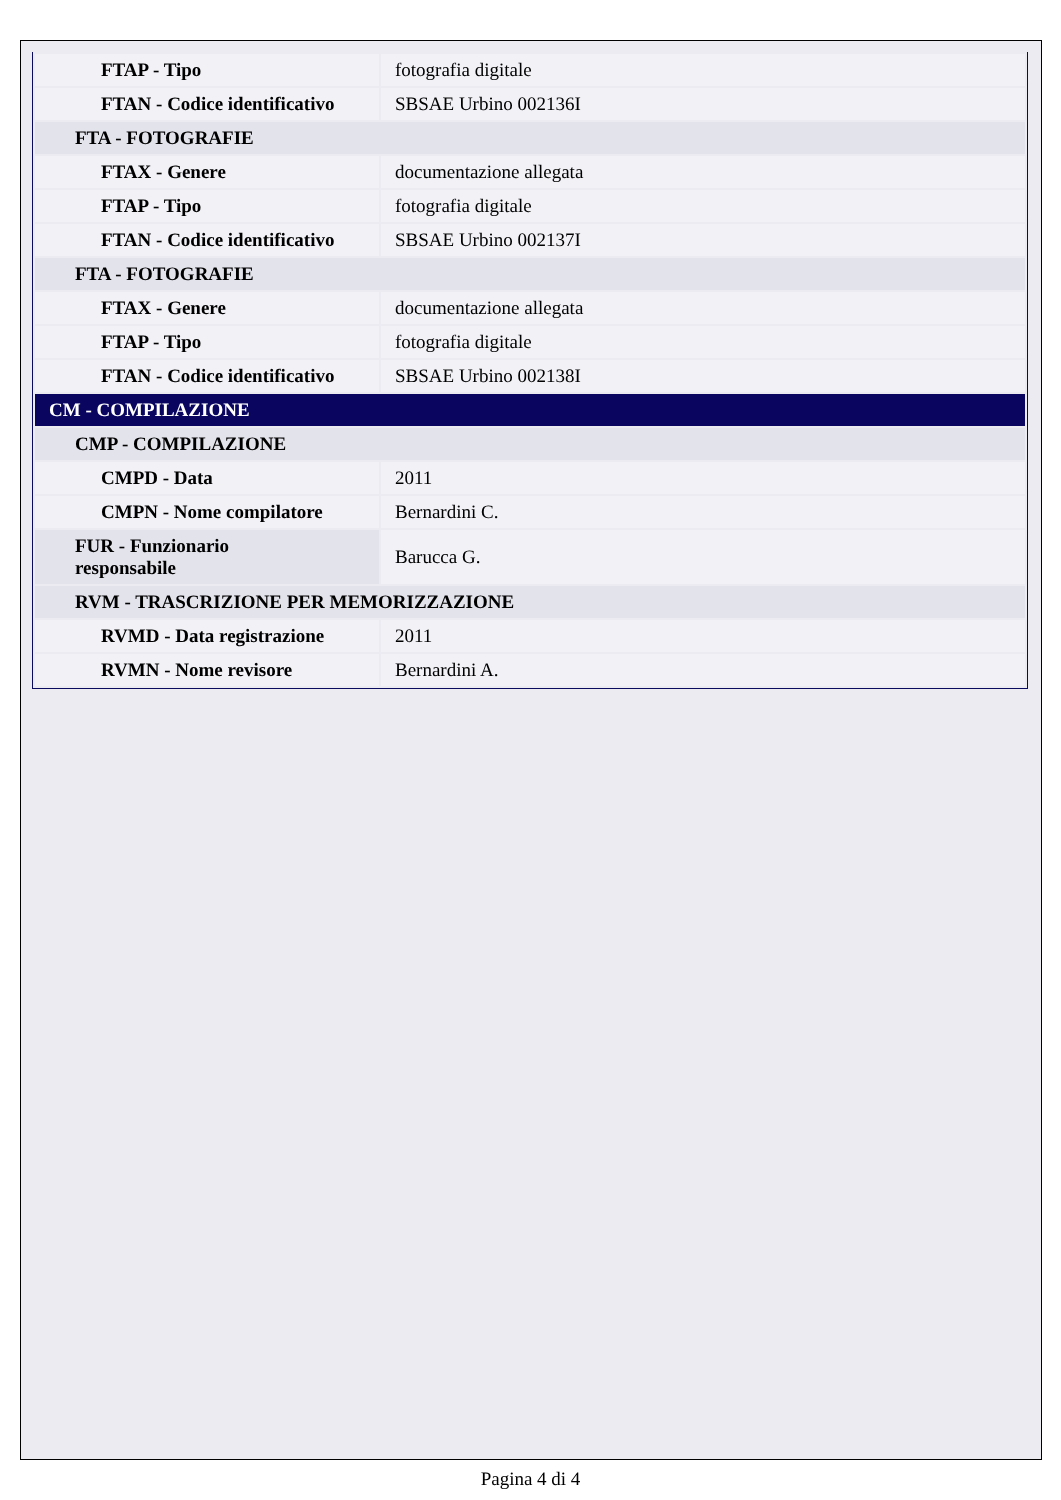| FTAP - Tipo | fotografia digitale |
| FTAN - Codice identificativo | SBSAE Urbino 002136I |
| FTA - FOTOGRAFIE | |
| FTAX - Genere | documentazione allegata |
| FTAP - Tipo | fotografia digitale |
| FTAN - Codice identificativo | SBSAE Urbino 002137I |
| FTA - FOTOGRAFIE | |
| FTAX - Genere | documentazione allegata |
| FTAP - Tipo | fotografia digitale |
| FTAN - Codice identificativo | SBSAE Urbino 002138I |
| CM - COMPILAZIONE | |
| CMP - COMPILAZIONE | |
| CMPD - Data | 2011 |
| CMPN - Nome compilatore | Bernardini C. |
| FUR - Funzionario responsabile | Barucca G. |
| RVM - TRASCRIZIONE PER MEMORIZZAZIONE | |
| RVMD - Data registrazione | 2011 |
| RVMN - Nome revisore | Bernardini A. |
Pagina 4 di 4